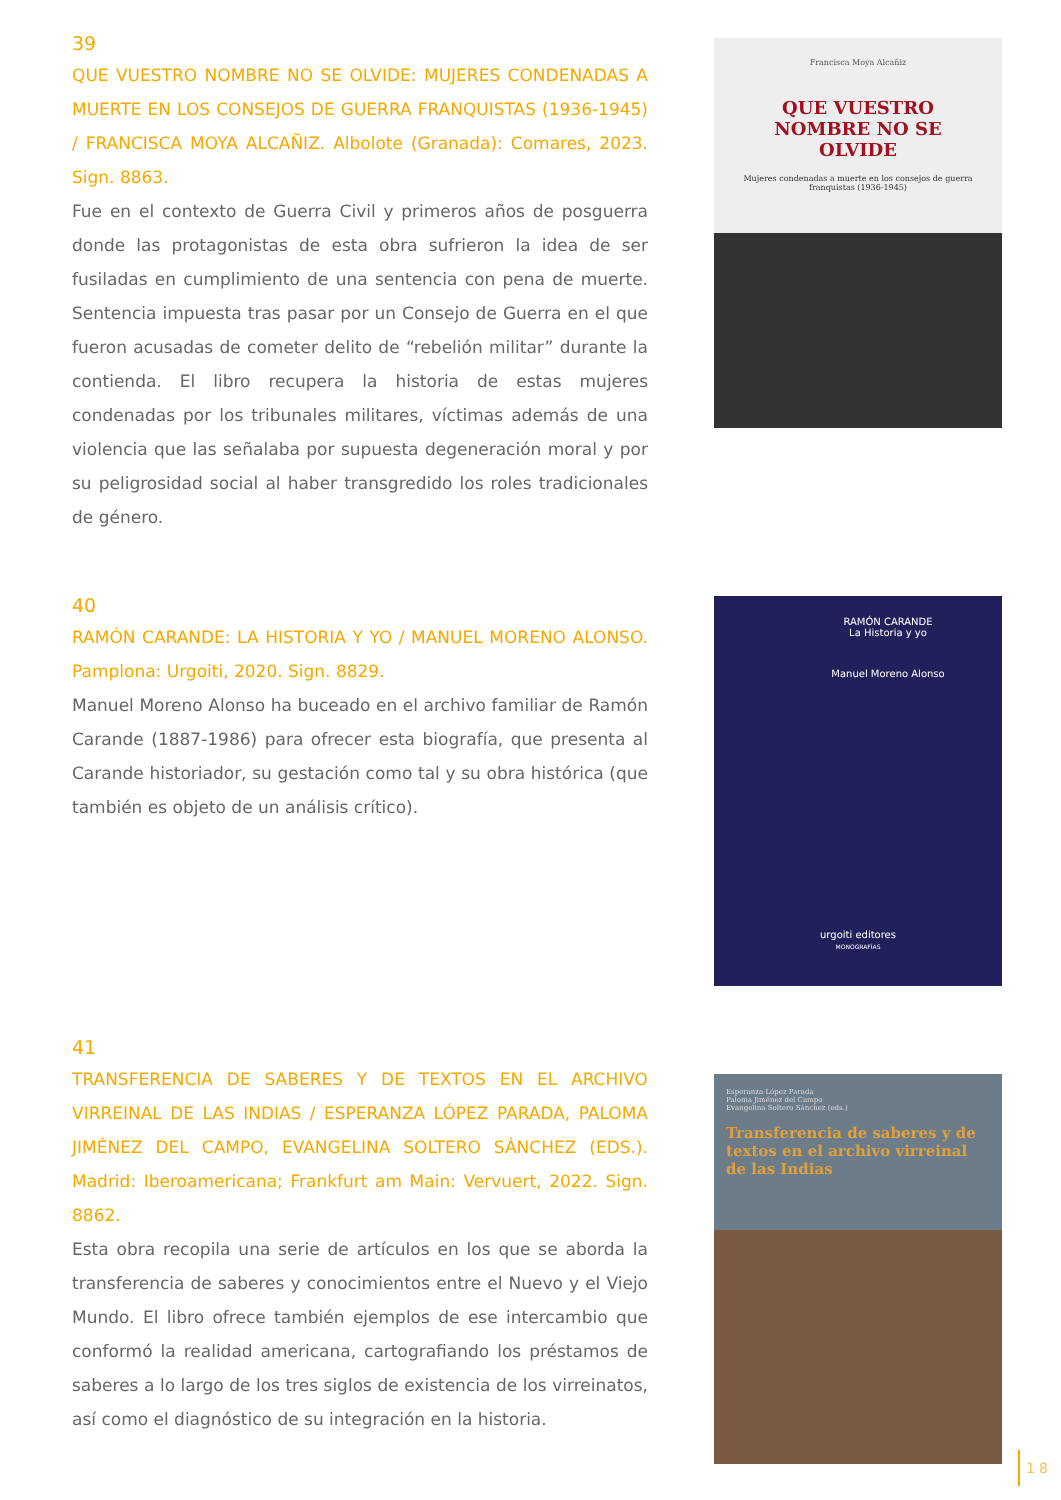39
QUE VUESTRO NOMBRE NO SE OLVIDE: MUJERES CONDENADAS A MUERTE EN LOS CONSEJOS DE GUERRA FRANQUISTAS (1936-1945) / FRANCISCA MOYA ALCAÑIZ. Albolote (Granada): Comares, 2023. Sign. 8863.
Fue en el contexto de Guerra Civil y primeros años de posguerra donde las protagonistas de esta obra sufrieron la idea de ser fusiladas en cumplimiento de una sentencia con pena de muerte. Sentencia impuesta tras pasar por un Consejo de Guerra en el que fueron acusadas de cometer delito de “rebelión militar” durante la contienda. El libro recupera la historia de estas mujeres condenadas por los tribunales militares, víctimas además de una violencia que las señalaba por supuesta degeneración moral y por su peligrosidad social al haber transgredido los roles tradicionales de género.
Francisca Moya Alcañiz
QUE VUESTRO NOMBRE NO SE OLVIDE
Mujeres condenadas a muerte en los consejos de guerra franquistas (1936-1945)
40
RAMÓN CARANDE: LA HISTORIA Y YO / MANUEL MORENO ALONSO. Pamplona: Urgoiti, 2020. Sign. 8829.
Manuel Moreno Alonso ha buceado en el archivo familiar de Ramón Carande (1887-1986) para ofrecer esta biografía, que presenta al Carande historiador, su gestación como tal y su obra histórica (que también es objeto de un análisis crítico).
RAMÓN CARANDE
La Historia y yo
Manuel Moreno Alonso
urgoiti editores
MONOGRAFÍAS
41
TRANSFERENCIA DE SABERES Y DE TEXTOS EN EL ARCHIVO VIRREINAL DE LAS INDIAS / ESPERANZA LÓPEZ PARADA, PALOMA JIMÉNEZ DEL CAMPO, EVANGELINA SOLTERO SÁNCHEZ (EDS.). Madrid: Iberoamericana; Frankfurt am Main: Vervuert, 2022. Sign. 8862.
Esta obra recopila una serie de artículos en los que se aborda la transferencia de saberes y conocimientos entre el Nuevo y el Viejo Mundo. El libro ofrece también ejemplos de ese intercambio que conformó la realidad americana, cartografiando los préstamos de saberes a lo largo de los tres siglos de existencia de los virreinatos, así como el diagnóstico de su integración en la historia.
Esperanza López Parada
Paloma Jiménez del Campo
Evangelina Soltero Sánchez (eds.)
Transferencia de saberes y de textos en el archivo virreinal de las Indias
18